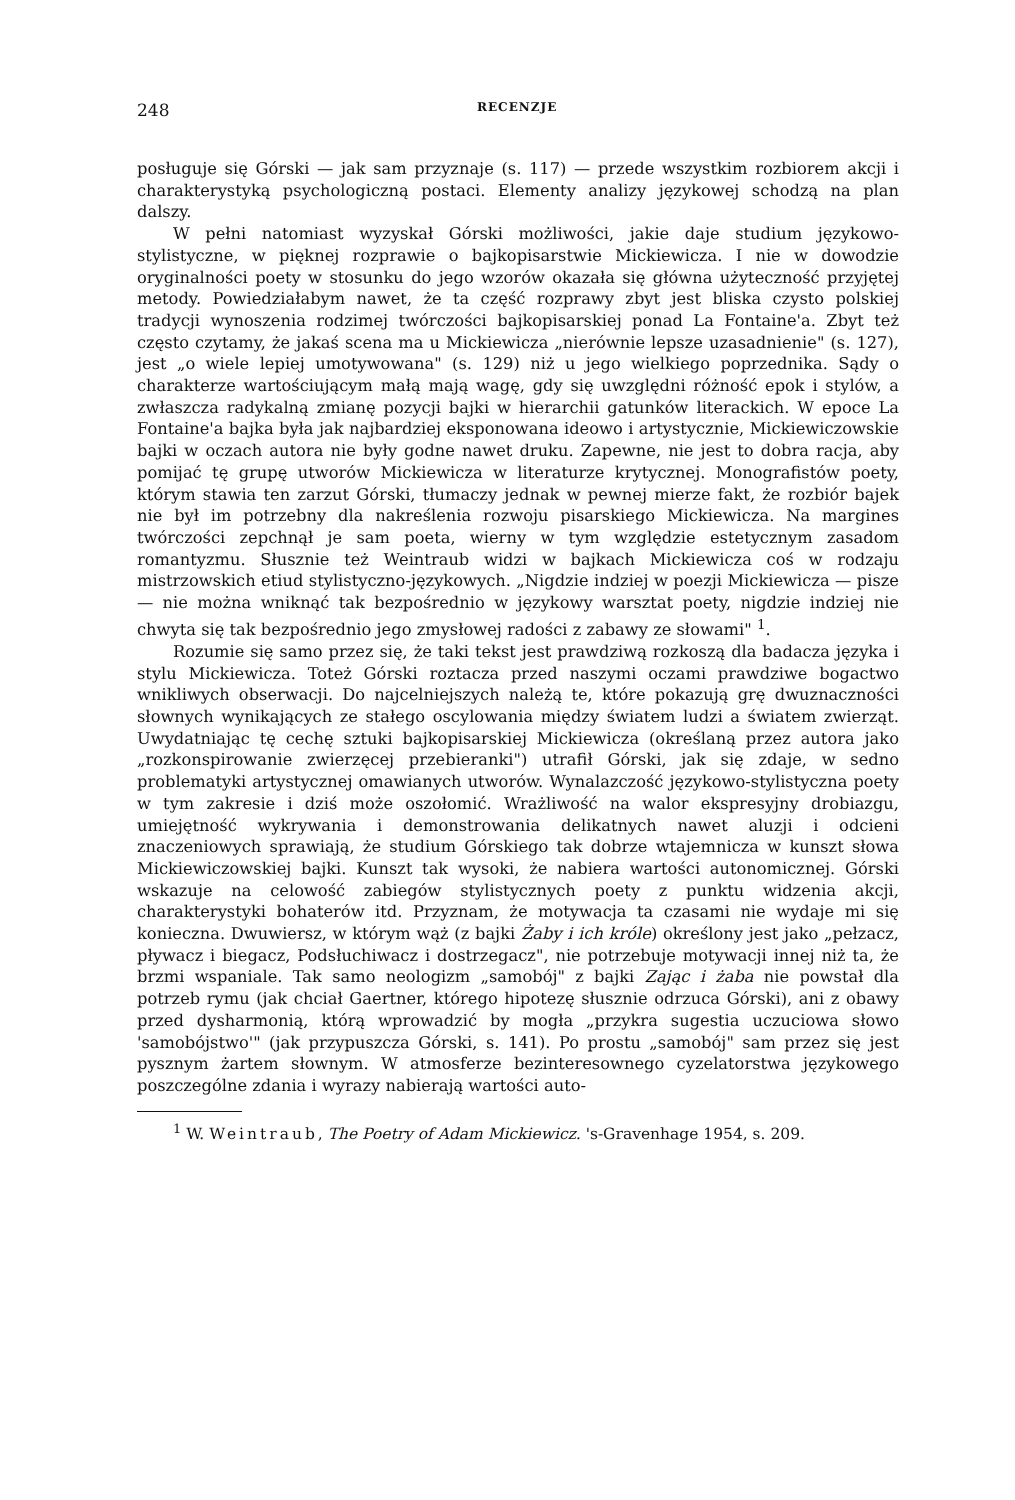248 RECENZJE
posługuje się Górski — jak sam przyznaje (s. 117) — przede wszystkim rozbiorem akcji i charakterystyką psychologiczną postaci. Elementy analizy językowej schodzą na plan dalszy.
W pełni natomiast wyzyskał Górski możliwości, jakie daje studium językowo-stylistyczne, w pięknej rozprawie o bajkopisarstwie Mickiewicza. I nie w dowodzie oryginalności poety w stosunku do jego wzorów okazała się główna użyteczność przyjętej metody. Powiedziałabym nawet, że ta część rozprawy zbyt jest bliska czysto polskiej tradycji wynoszenia rodzimej twórczości bajkopisarskiej ponad La Fontaine'a. Zbyt też często czytamy, że jakaś scena ma u Mickiewicza „nierównie lepsze uzasadnienie" (s. 127), jest „o wiele lepiej umotywowana" (s. 129) niż u jego wielkiego poprzednika. Sądy o charakterze wartościującym małą mają wagę, gdy się uwzględni różność epok i stylów, a zwłaszcza radykalną zmianę pozycji bajki w hierarchii gatunków literackich. W epoce La Fontaine'a bajka była jak najbardziej eksponowana ideowo i artystycznie, Mickiewiczowskie bajki w oczach autora nie były godne nawet druku. Zapewne, nie jest to dobra racja, aby pomijać tę grupę utworów Mickiewicza w literaturze krytycznej. Monografistów poety, którym stawia ten zarzut Górski, tłumaczy jednak w pewnej mierze fakt, że rozbiór bajek nie był im potrzebny dla nakreślenia rozwoju pisarskiego Mickiewicza. Na margines twórczości zepchnął je sam poeta, wierny w tym względzie estetycznym zasadom romantyzmu. Słusznie też Weintraub widzi w bajkach Mickiewicza coś w rodzaju mistrzowskich etiud stylistyczno-językowych. „Nigdzie indziej w poezji Mickiewicza — pisze — nie można wniknąć tak bezpośrednio w językowy warsztat poety, nigdzie indziej nie chwyta się tak bezpośrednio jego zmysłowej radości z zabawy ze słowami" <sup>1</sup>.
Rozumie się samo przez się, że taki tekst jest prawdziwą rozkoszą dla badacza języka i stylu Mickiewicza. Toteż Górski roztacza przed naszymi oczami prawdziwe bogactwo wnikliwych obserwacji. Do najcelniejszych należą te, które pokazują grę dwuznaczności słownych wynikających ze stałego oscylowania między światem ludzi a światem zwierząt. Uwydatniając tę cechę sztuki bajkopisarskiej Mickiewicza (określaną przez autora jako „rozkonspirowanie zwierzęcej przebieranki") utrafił Górski, jak się zdaje, w sedno problematyki artystycznej omawianych utworów. Wynalazczość językowo-stylistyczna poety w tym zakresie i dziś może oszołomić. Wrażliwość na walor ekspresyjny drobiazgu, umiejętność wykrywania i demonstrowania delikatnych nawet aluzji i odcieni znaczeniowych sprawiają, że studium Górskiego tak dobrze wtajemnicza w kunszt słowa Mickiewiczowskiej bajki. Kunszt tak wysoki, że nabiera wartości autonomicznej. Górski wskazuje na celowość zabiegów stylistycznych poety z punktu widzenia akcji, charakterystyki bohaterów itd. Przyznam, że motywacja ta czasami nie wydaje mi się konieczna. Dwuwiersz, w którym wąż (z bajki Żaby i ich króle) określony jest jako „pełzacz, pływacz i biegacz, Podsłuchiwacz i dostrzegacz", nie potrzebuje motywacji innej niż ta, że brzmi wspaniale. Tak samo neologizm „samobój" z bajki Zając i żaba nie powstał dla potrzeb rymu (jak chciał Gaertner, którego hipotezę słusznie odrzuca Górski), ani z obawy przed dysharmonią, którą wprowadzić by mogła „przykra sugestia uczuciowa słowo 'samobójstwo'" (jak przypuszcza Górski, s. 141). Po prostu „samobój" sam przez się jest pysznym żartem słownym. W atmosferze bezinteresownego cyzelatorstwa językowego poszczególne zdania i wyrazy nabierają wartości auto-
<sup>1</sup> W. Weintraub, The Poetry of Adam Mickiewicz. 's-Gravenhage 1954, s. 209.